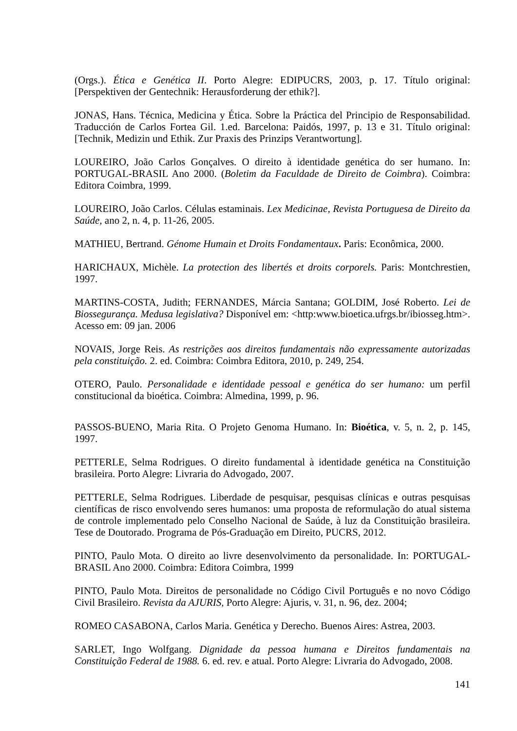(Orgs.). Ética e Genética II. Porto Alegre: EDIPUCRS, 2003, p. 17. Título original: [Perspektiven der Gentechnik: Herausforderung der ethik?].
JONAS, Hans. Técnica, Medicina y Ética. Sobre la Práctica del Principio de Responsabilidad. Traducción de Carlos Fortea Gil. 1.ed. Barcelona: Paidós, 1997, p. 13 e 31. Título original: [Technik, Medizin und Ethik. Zur Praxis des Prinzips Verantwortung].
LOUREIRO, João Carlos Gonçalves. O direito à identidade genética do ser humano. In: PORTUGAL-BRASIL Ano 2000. (Boletim da Faculdade de Direito de Coimbra). Coimbra: Editora Coimbra, 1999.
LOUREIRO, João Carlos. Células estaminais. Lex Medicinae, Revista Portuguesa de Direito da Saúde, ano 2, n. 4, p. 11-26, 2005.
MATHIEU, Bertrand. Génome Humain et Droits Fondamentaux. Paris: Econômica, 2000.
HARICHAUX, Michèle. La protection des libertés et droits corporels. Paris: Montchrestien, 1997.
MARTINS-COSTA, Judith; FERNANDES, Márcia Santana; GOLDIM, José Roberto. Lei de Biossegurança. Medusa legislativa? Disponível em: <http:www.bioetica.ufrgs.br/ibiosseg.htm>. Acesso em: 09 jan. 2006
NOVAIS, Jorge Reis. As restrições aos direitos fundamentais não expressamente autorizadas pela constituição. 2. ed. Coimbra: Coimbra Editora, 2010, p. 249, 254.
OTERO, Paulo. Personalidade e identidade pessoal e genética do ser humano: um perfil constitucional da bioética. Coimbra: Almedina, 1999, p. 96.
PASSOS-BUENO, Maria Rita. O Projeto Genoma Humano. In: Bioética, v. 5, n. 2, p. 145, 1997.
PETTERLE, Selma Rodrigues. O direito fundamental à identidade genética na Constituição brasileira. Porto Alegre: Livraria do Advogado, 2007.
PETTERLE, Selma Rodrigues. Liberdade de pesquisar, pesquisas clínicas e outras pesquisas científicas de risco envolvendo seres humanos: uma proposta de reformulação do atual sistema de controle implementado pelo Conselho Nacional de Saúde, à luz da Constituição brasileira. Tese de Doutorado. Programa de Pós-Graduação em Direito, PUCRS, 2012.
PINTO, Paulo Mota. O direito ao livre desenvolvimento da personalidade. In: PORTUGAL-BRASIL Ano 2000. Coimbra: Editora Coimbra, 1999
PINTO, Paulo Mota. Direitos de personalidade no Código Civil Português e no novo Código Civil Brasileiro. Revista da AJURIS, Porto Alegre: Ajuris, v. 31, n. 96, dez. 2004;
ROMEO CASABONA, Carlos Maria. Genética y Derecho. Buenos Aires: Astrea, 2003.
SARLET, Ingo Wolfgang. Dignidade da pessoa humana e Direitos fundamentais na Constituição Federal de 1988. 6. ed. rev. e atual. Porto Alegre: Livraria do Advogado, 2008.
141